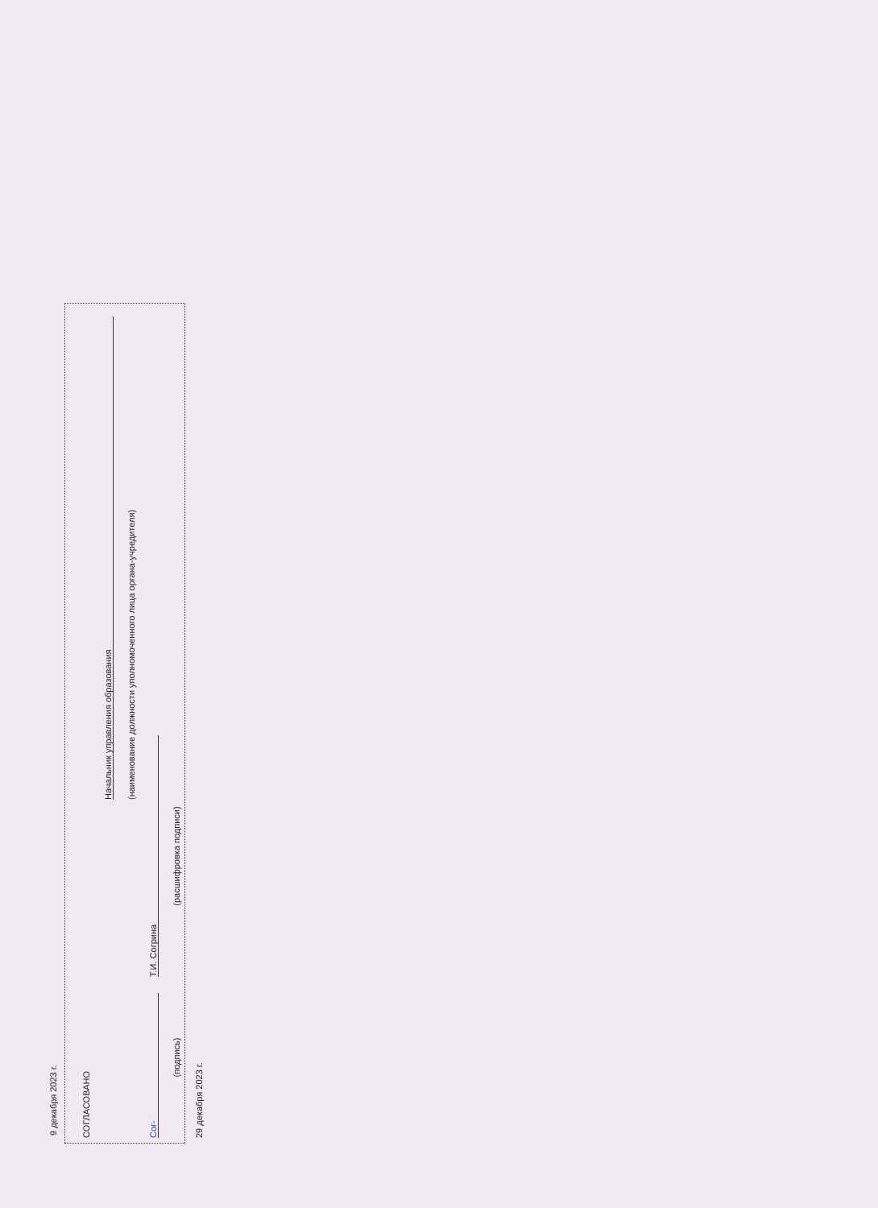9 декабря 2023 г.
СОГЛАСОВАНО
Начальник управления образования
(наименование должности уполномоченного лица органа-учредителя)
Сог-
Т.И. Согрина
(подпись)
(расшифровка подписи)
29 декабря 2023 г.